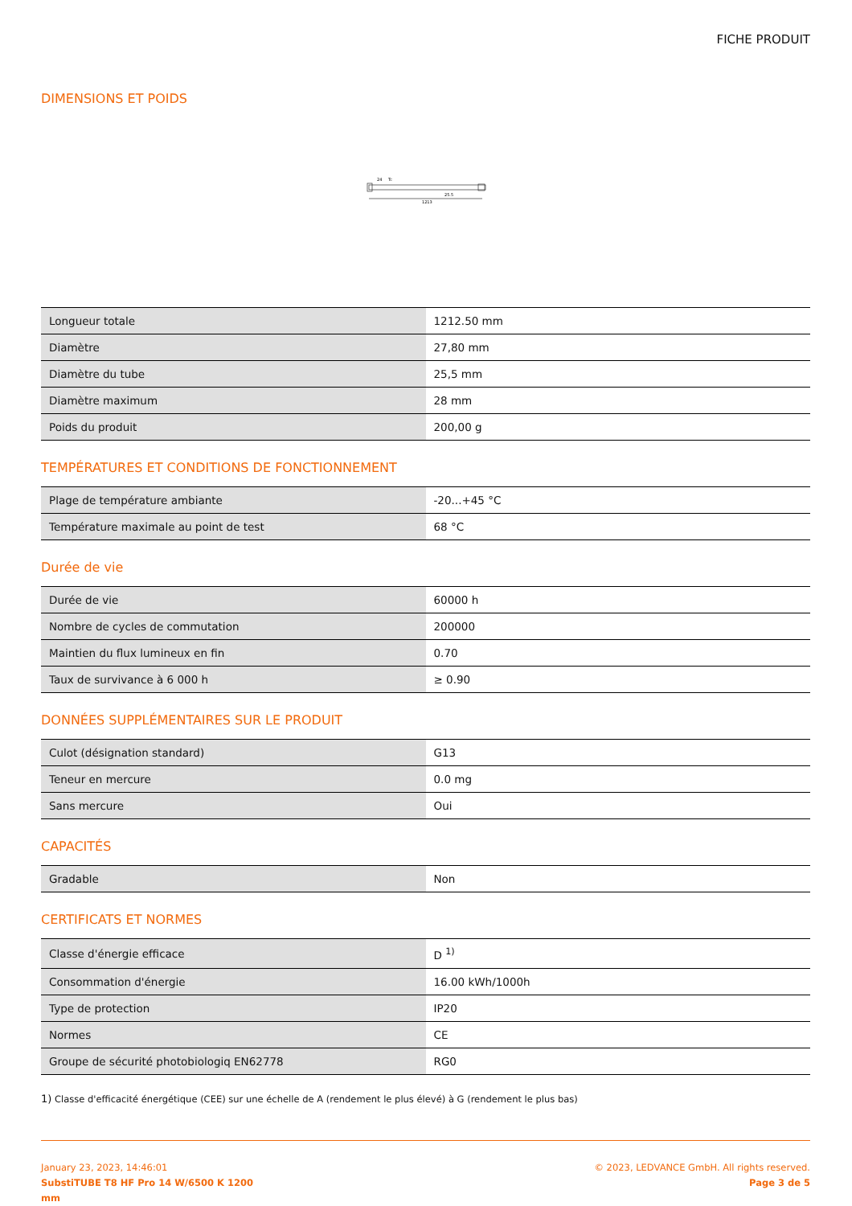FICHE PRODUIT
DIMENSIONS ET POIDS
25.5
1213
24
Tc
| Longueur totale | 1212.50 mm |
| Diamètre | 27,80 mm |
| Diamètre du tube | 25,5 mm |
| Diamètre maximum | 28 mm |
| Poids du produit | 200,00 g |
TEMPÉRATURES ET CONDITIONS DE FONCTIONNEMENT
| Plage de température ambiante | -20...+45 °C |
| Température maximale au point de test | 68 °C |
Durée de vie
| Durée de vie | 60000 h |
| Nombre de cycles de commutation | 200000 |
| Maintien du flux lumineux en fin | 0.70 |
| Taux de survivance à 6 000 h | ≥ 0.90 |
DONNÉES SUPPLÉMENTAIRES SUR LE PRODUIT
| Culot (désignation standard) | G13 |
| Teneur en mercure | 0.0 mg |
| Sans mercure | Oui |
CAPACITÉS
| Gradable | Non |
CERTIFICATS ET NORMES
| Classe d'énergie efficace | D <sup>1)</sup> |
| Consommation d'énergie | 16.00 kWh/1000h |
| Type de protection | IP20 |
| Normes | CE |
| Groupe de sécurité photobiologiq EN62778 | RG0 |
1) Classe d'efficacité énergétique (CEE) sur une échelle de A (rendement le plus élevé) à G (rendement le plus bas)
January 23, 2023, 14:46:01
SubstiTUBE T8 HF Pro 14 W/6500 K 1200
mm
© 2023, LEDVANCE GmbH. All rights reserved.
Page 3 de 5